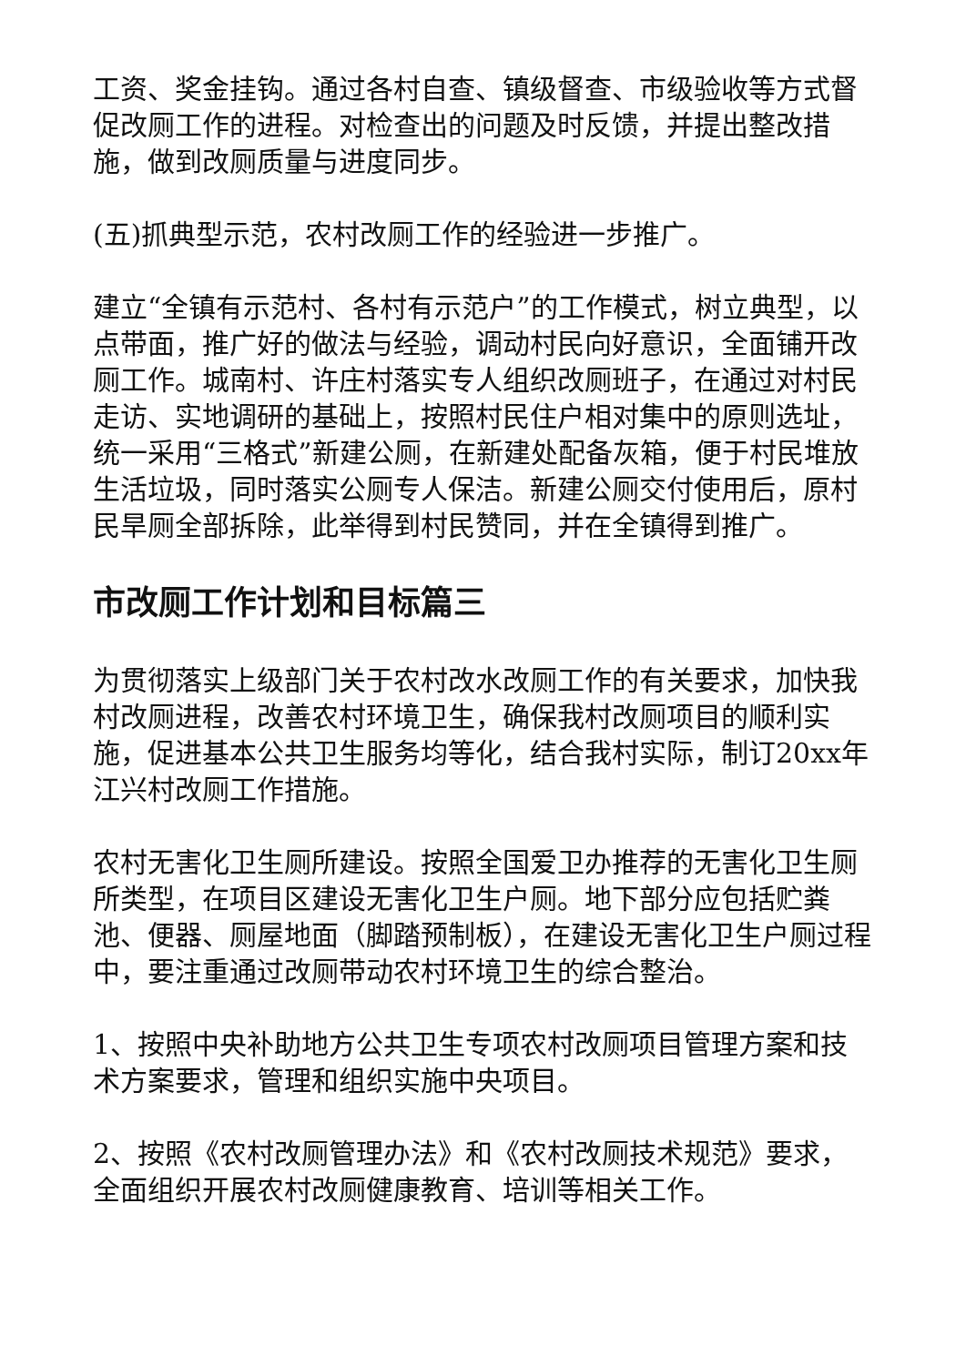工资、奖金挂钩。通过各村自查、镇级督查、市级验收等方式督促改厕工作的进程。对检查出的问题及时反馈，并提出整改措施，做到改厕质量与进度同步。
(五)抓典型示范，农村改厕工作的经验进一步推广。
建立“全镇有示范村、各村有示范户”的工作模式，树立典型，以点带面，推广好的做法与经验，调动村民向好意识，全面铺开改厕工作。城南村、许庄村落实专人组织改厕班子，在通过对村民走访、实地调研的基础上，按照村民住户相对集中的原则选址，统一采用“三格式”新建公厕，在新建处配备灰箱，便于村民堆放生活垃圾，同时落实公厕专人保洁。新建公厕交付使用后，原村民旱厕全部拆除，此举得到村民赞同，并在全镇得到推广。
市改厕工作计划和目标篇三
为贯彻落实上级部门关于农村改水改厕工作的有关要求，加快我村改厕进程，改善农村环境卫生，确保我村改厕项目的顺利实施，促进基本公共卫生服务均等化，结合我村实际，制订20xx年江兴村改厕工作措施。
农村无害化卫生厕所建设。按照全国爱卫办推荐的无害化卫生厕所类型，在项目区建设无害化卫生户厕。地下部分应包括贮粪池、便器、厕屋地面（脚踏预制板），在建设无害化卫生户厕过程中，要注重通过改厕带动农村环境卫生的综合整治。
1、按照中央补助地方公共卫生专项农村改厕项目管理方案和技术方案要求，管理和组织实施中央项目。
2、按照《农村改厕管理办法》和《农村改厕技术规范》要求，全面组织开展农村改厕健康教育、培训等相关工作。